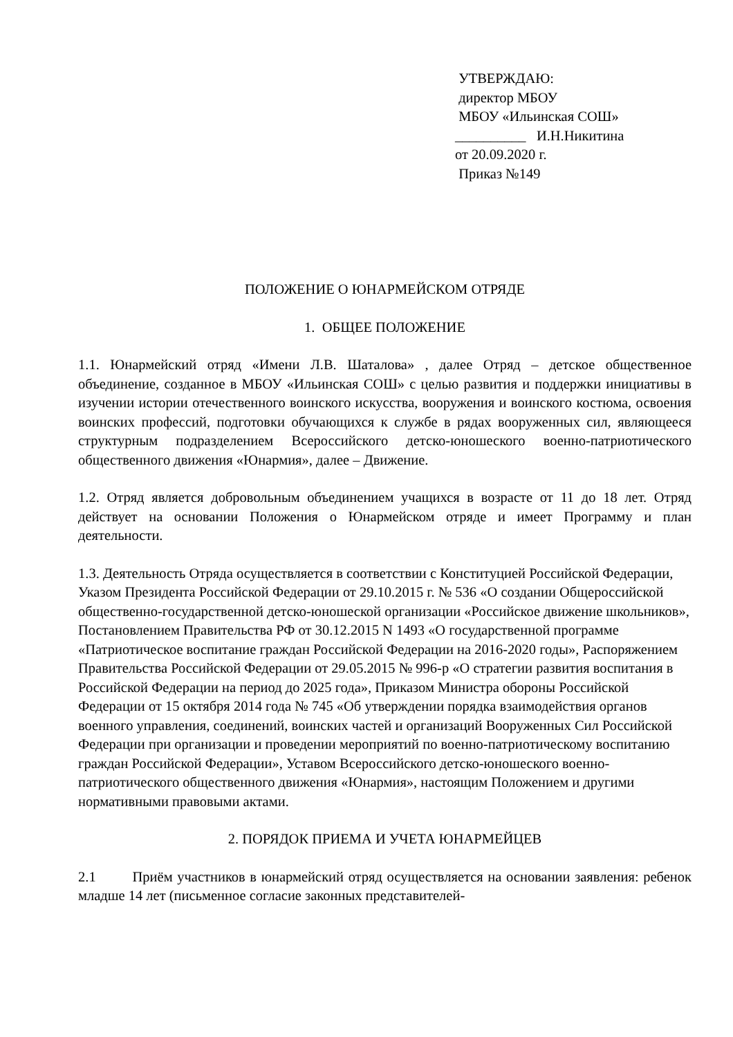УТВЕРЖДАЮ:
директор МБОУ
МБОУ «Ильинская СОШ»
__________ И.Н.Никитина
от 20.09.2020 г.
Приказ №149
ПОЛОЖЕНИЕ О ЮНАРМЕЙСКОМ ОТРЯДЕ
1. ОБЩЕЕ ПОЛОЖЕНИЕ
1.1. Юнармейский отряд «Имени Л.В. Шаталова» , далее Отряд – детское общественное объединение, созданное в МБОУ «Ильинская СОШ» с целью развития и поддержки инициативы в изучении истории отечественного воинского искусства, вооружения и воинского костюма, освоения воинских профессий, подготовки обучающихся к службе в рядах вооруженных сил, являющееся структурным подразделением Всероссийского детско-юношеского военно-патриотического общественного движения «Юнармия», далее – Движение.
1.2. Отряд является добровольным объединением учащихся в возрасте от 11 до 18 лет. Отряд действует на основании Положения о Юнармейском отряде и имеет Программу и план деятельности.
1.3. Деятельность Отряда осуществляется в соответствии с Конституцией Российской Федерации, Указом Президента Российской Федерации от 29.10.2015 г. № 536 «О создании Общероссийской общественно-государственной детско-юношеской организации «Российское движение школьников», Постановлением Правительства РФ от 30.12.2015 N 1493 «О государственной программе «Патриотическое воспитание граждан Российской Федерации на 2016-2020 годы», Распоряжением Правительства Российской Федерации от 29.05.2015 № 996-р «О стратегии развития воспитания в Российской Федерации на период до 2025 года», Приказом Министра обороны Российской Федерации от 15 октября 2014 года № 745 «Об утверждении порядка взаимодействия органов военного управления, соединений, воинских частей и организаций Вооруженных Сил Российской Федерации при организации и проведении мероприятий по военно-патриотическому воспитанию граждан Российской Федерации», Уставом Всероссийского детско-юношеского военно-патриотического общественного движения «Юнармия», настоящим Положением и другими нормативными правовыми актами.
2. ПОРЯДОК ПРИЕМА И УЧЕТА ЮНАРМЕЙЦЕВ
2.1 Приём участников в юнармейский отряд осуществляется на основании заявления: ребенок младше 14 лет (письменное согласие законных представителей-